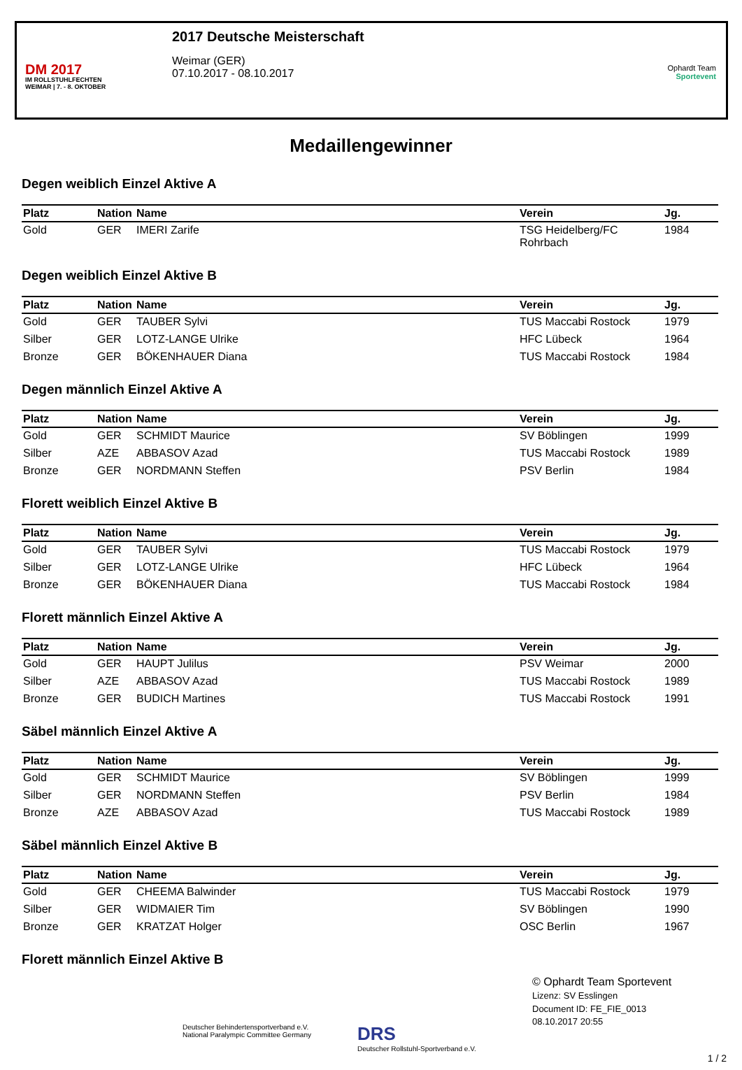DM 2017
IM ROLLSTUHLFECHTEN
WEIMAR | 7. - 8. OKTOBER
2017 Deutsche Meisterschaft
Weimar (GER)
07.10.2017 - 08.10.2017
Ophardt Team
Sportevent
Medaillengewinner
Degen weiblich Einzel Aktive A
| Platz | Nation | Name | Verein | Jg. |
| --- | --- | --- | --- | --- |
| Gold | GER | IMERI Zarife | TSG Heidelberg/FC Rohrbach | 1984 |
Degen weiblich Einzel Aktive B
| Platz | Nation | Name | Verein | Jg. |
| --- | --- | --- | --- | --- |
| Gold | GER | TAUBER Sylvi | TUS Maccabi Rostock | 1979 |
| Silber | GER | LOTZ-LANGE Ulrike | HFC Lübeck | 1964 |
| Bronze | GER | BÖKENHAUER Diana | TUS Maccabi Rostock | 1984 |
Degen männlich Einzel Aktive A
| Platz | Nation | Name | Verein | Jg. |
| --- | --- | --- | --- | --- |
| Gold | GER | SCHMIDT Maurice | SV Böblingen | 1999 |
| Silber | AZE | ABBASOV Azad | TUS Maccabi Rostock | 1989 |
| Bronze | GER | NORDMANN Steffen | PSV Berlin | 1984 |
Florett weiblich Einzel Aktive B
| Platz | Nation | Name | Verein | Jg. |
| --- | --- | --- | --- | --- |
| Gold | GER | TAUBER Sylvi | TUS Maccabi Rostock | 1979 |
| Silber | GER | LOTZ-LANGE Ulrike | HFC Lübeck | 1964 |
| Bronze | GER | BÖKENHAUER Diana | TUS Maccabi Rostock | 1984 |
Florett männlich Einzel Aktive A
| Platz | Nation | Name | Verein | Jg. |
| --- | --- | --- | --- | --- |
| Gold | GER | HAUPT Julilus | PSV Weimar | 2000 |
| Silber | AZE | ABBASOV Azad | TUS Maccabi Rostock | 1989 |
| Bronze | GER | BUDICH Martines | TUS Maccabi Rostock | 1991 |
Säbel männlich Einzel Aktive A
| Platz | Nation | Name | Verein | Jg. |
| --- | --- | --- | --- | --- |
| Gold | GER | SCHMIDT Maurice | SV Böblingen | 1999 |
| Silber | GER | NORDMANN Steffen | PSV Berlin | 1984 |
| Bronze | AZE | ABBASOV Azad | TUS Maccabi Rostock | 1989 |
Säbel männlich Einzel Aktive B
| Platz | Nation | Name | Verein | Jg. |
| --- | --- | --- | --- | --- |
| Gold | GER | CHEEMA Balwinder | TUS Maccabi Rostock | 1979 |
| Silber | GER | WIDMAIER Tim | SV Böblingen | 1990 |
| Bronze | GER | KRATZAT Holger | OSC Berlin | 1967 |
Florett männlich Einzel Aktive B
Deutscher Behindertensportverband e.V.
National Paralympic Committee Germany
DRS
Deutscher Rollstuhl-Sportverband e.V.
© Ophardt Team Sportevent
Lizenz: SV Esslingen
Document ID: FE_FIE_0013
08.10.2017 20:55
1 / 2